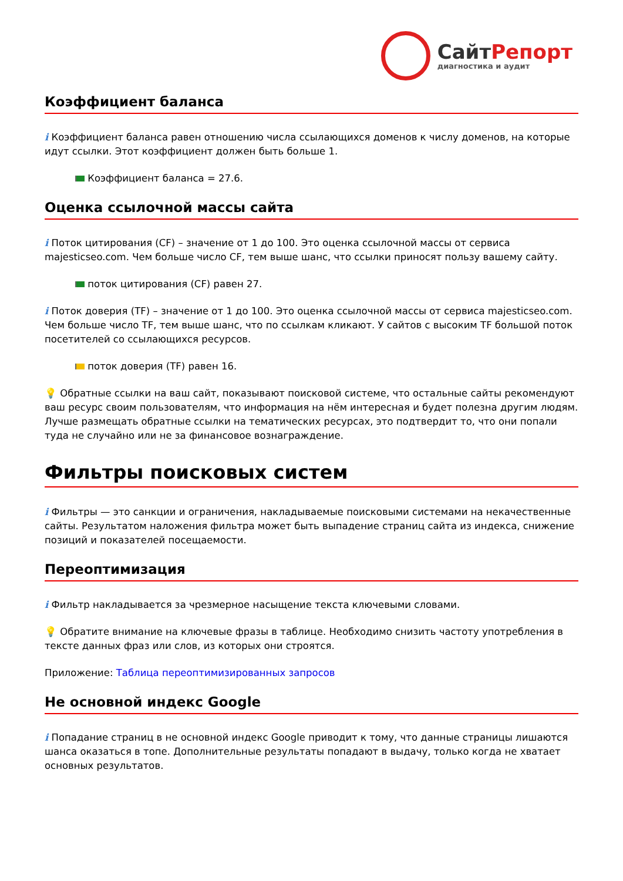Сайт Репорт
диагностика и аудит
Коэффициент баланса
i Коэффициент баланса равен отношению числа ссылающихся доменов к числу доменов, на которые идут ссылки. Этот коэффициент должен быть больше 1.
Коэффициент баланса = 27.6.
Оценка ссылочной массы сайта
i Поток цитирования (CF) – значение от 1 до 100. Это оценка ссылочной массы от сервиса majesticseo.com. Чем больше число CF, тем выше шанс, что ссылки приносят пользу вашему сайту.
поток цитирования (CF) равен 27.
i Поток доверия (TF) – значение от 1 до 100. Это оценка ссылочной массы от сервиса majesticseo.com. Чем больше число TF, тем выше шанс, что по ссылкам кликают. У сайтов с высоким TF большой поток посетителей со ссылающихся ресурсов.
поток доверия (TF) равен 16.
💡 Обратные ссылки на ваш сайт, показывают поисковой системе, что остальные сайты рекомендуют ваш ресурс своим пользователям, что информация на нём интересная и будет полезна другим людям.
Лучше размещать обратные ссылки на тематических ресурсах, это подтвердит то, что они попали туда не случайно или не за финансовое вознаграждение.
Фильтры поисковых систем
i Фильтры — это санкции и ограничения, накладываемые поисковыми системами на некачественные сайты. Результатом наложения фильтра может быть выпадение страниц сайта из индекса, снижение позиций и показателей посещаемости.
Переоптимизация
i Фильтр накладывается за чрезмерное насыщение текста ключевыми словами.
💡 Обратите внимание на ключевые фразы в таблице. Необходимо снизить частоту употребления в тексте данных фраз или слов, из которых они строятся.
Приложение: Таблица переоптимизированных запросов
Не основной индекс Google
i Попадание страниц в не основной индекс Google приводит к тому, что данные страницы лишаются шанса оказаться в топе. Дополнительные результаты попадают в выдачу, только когда не хватает основных результатов.